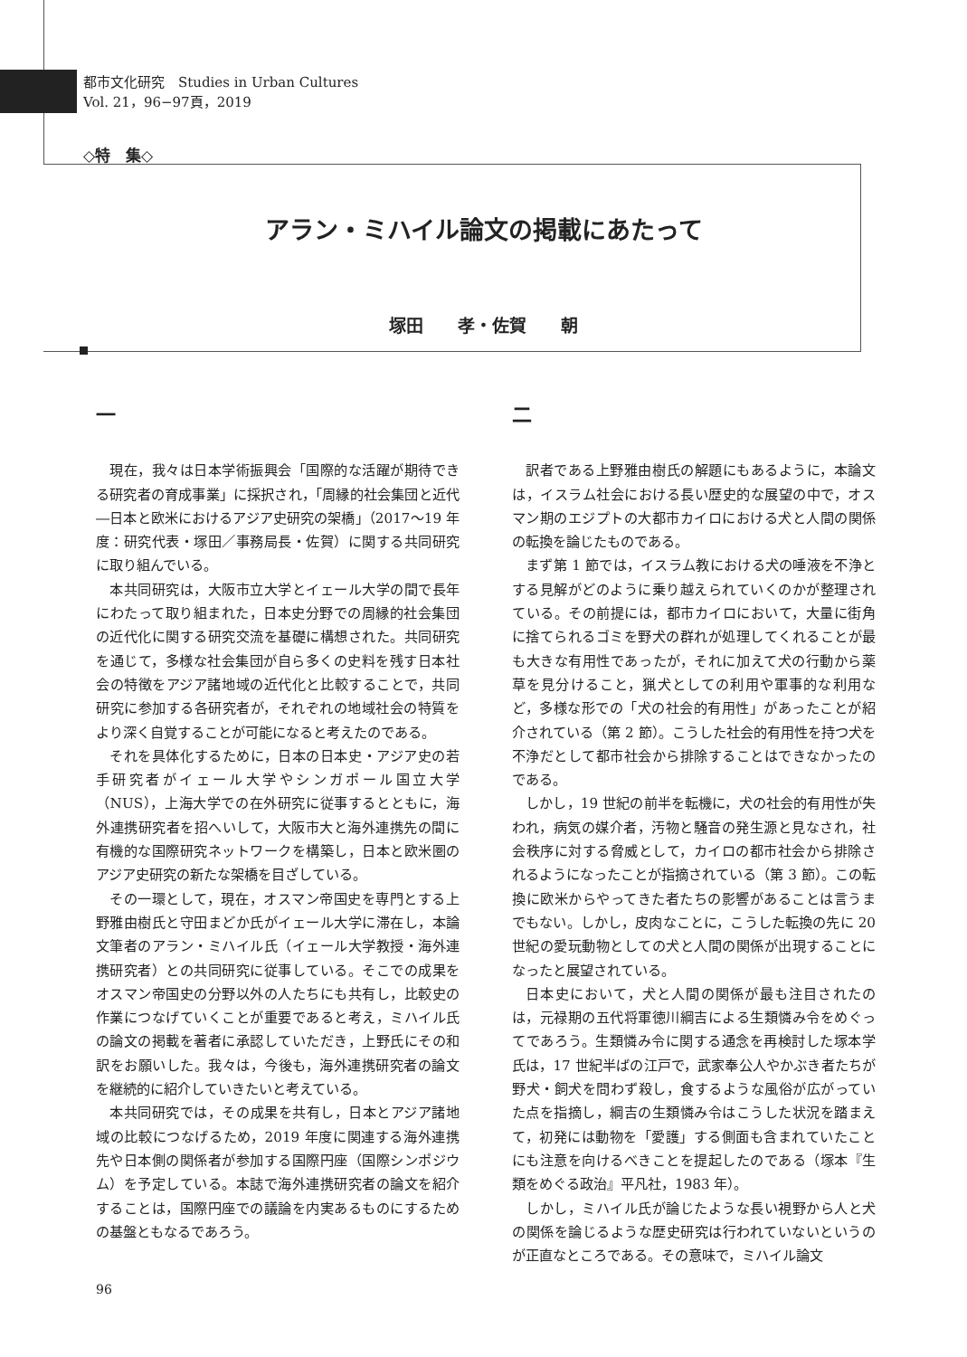都市文化研究　Studies in Urban Cultures
Vol. 21，96−97頁，2019
◇特　集◇
アラン・ミハイル論文の掲載にあたって
塚田　　孝・佐賀　　朝
一
現在，我々は日本学術振興会「国際的な活躍が期待できる研究者の育成事業」に採択され，「周縁的社会集団と近代―日本と欧米におけるアジア史研究の架橋」（2017〜19 年度：研究代表・塚田／事務局長・佐賀）に関する共同研究に取り組んでいる。
本共同研究は，大阪市立大学とイェール大学の間で長年にわたって取り組まれた，日本史分野での周縁的社会集団の近代化に関する研究交流を基礎に構想された。共同研究を通じて，多様な社会集団が自ら多くの史料を残す日本社会の特徴をアジア諸地域の近代化と比較することで，共同研究に参加する各研究者が，それぞれの地域社会の特質をより深く自覚することが可能になると考えたのである。
それを具体化するために，日本の日本史・アジア史の若手研究者がイェール大学やシンガポール国立大学（NUS），上海大学での在外研究に従事するとともに，海外連携研究者を招へいして，大阪市大と海外連携先の間に有機的な国際研究ネットワークを構築し，日本と欧米圏のアジア史研究の新たな架橋を目ざしている。
その一環として，現在，オスマン帝国史を専門とする上野雅由樹氏と守田まどか氏がイェール大学に滞在し，本論文筆者のアラン・ミハイル氏（イェール大学教授・海外連携研究者）との共同研究に従事している。そこでの成果をオスマン帝国史の分野以外の人たちにも共有し，比較史の作業につなげていくことが重要であると考え，ミハイル氏の論文の掲載を著者に承認していただき，上野氏にその和訳をお願いした。我々は，今後も，海外連携研究者の論文を継続的に紹介していきたいと考えている。
本共同研究では，その成果を共有し，日本とアジア諸地域の比較につなげるため，2019 年度に関連する海外連携先や日本側の関係者が参加する国際円座（国際シンポジウム）を予定している。本誌で海外連携研究者の論文を紹介することは，国際円座での議論を内実あるものにするための基盤ともなるであろう。
二
訳者である上野雅由樹氏の解題にもあるように，本論文は，イスラム社会における長い歴史的な展望の中で，オスマン期のエジプトの大都市カイロにおける犬と人間の関係の転換を論じたものである。
まず第 1 節では，イスラム教における犬の唾液を不浄とする見解がどのように乗り越えられていくのかが整理されている。その前提には，都市カイロにおいて，大量に街角に捨てられるゴミを野犬の群れが処理してくれることが最も大きな有用性であったが，それに加えて犬の行動から薬草を見分けること，猟犬としての利用や軍事的な利用など，多様な形での「犬の社会的有用性」があったことが紹介されている（第 2 節）。こうした社会的有用性を持つ犬を不浄だとして都市社会から排除することはできなかったのである。
しかし，19 世紀の前半を転機に，犬の社会的有用性が失われ，病気の媒介者，汚物と騒音の発生源と見なされ，社会秩序に対する脅威として，カイロの都市社会から排除されるようになったことが指摘されている（第 3 節）。この転換に欧米からやってきた者たちの影響があることは言うまでもない。しかし，皮肉なことに，こうした転換の先に 20 世紀の愛玩動物としての犬と人間の関係が出現することになったと展望されている。
日本史において，犬と人間の関係が最も注目されたのは，元禄期の五代将軍徳川綱吉による生類憐み令をめぐってであろう。生類憐み令に関する通念を再検討した塚本学氏は，17 世紀半ばの江戸で，武家奉公人やかぶき者たちが野犬・飼犬を問わず殺し，食するような風俗が広がっていた点を指摘し，綱吉の生類憐み令はこうした状況を踏まえて，初発には動物を「愛護」する側面も含まれていたことにも注意を向けるべきことを提起したのである（塚本『生類をめぐる政治』平凡社，1983 年）。
しかし，ミハイル氏が論じたような長い視野から人と犬の関係を論じるような歴史研究は行われていないというのが正直なところである。その意味で，ミハイル論文
96